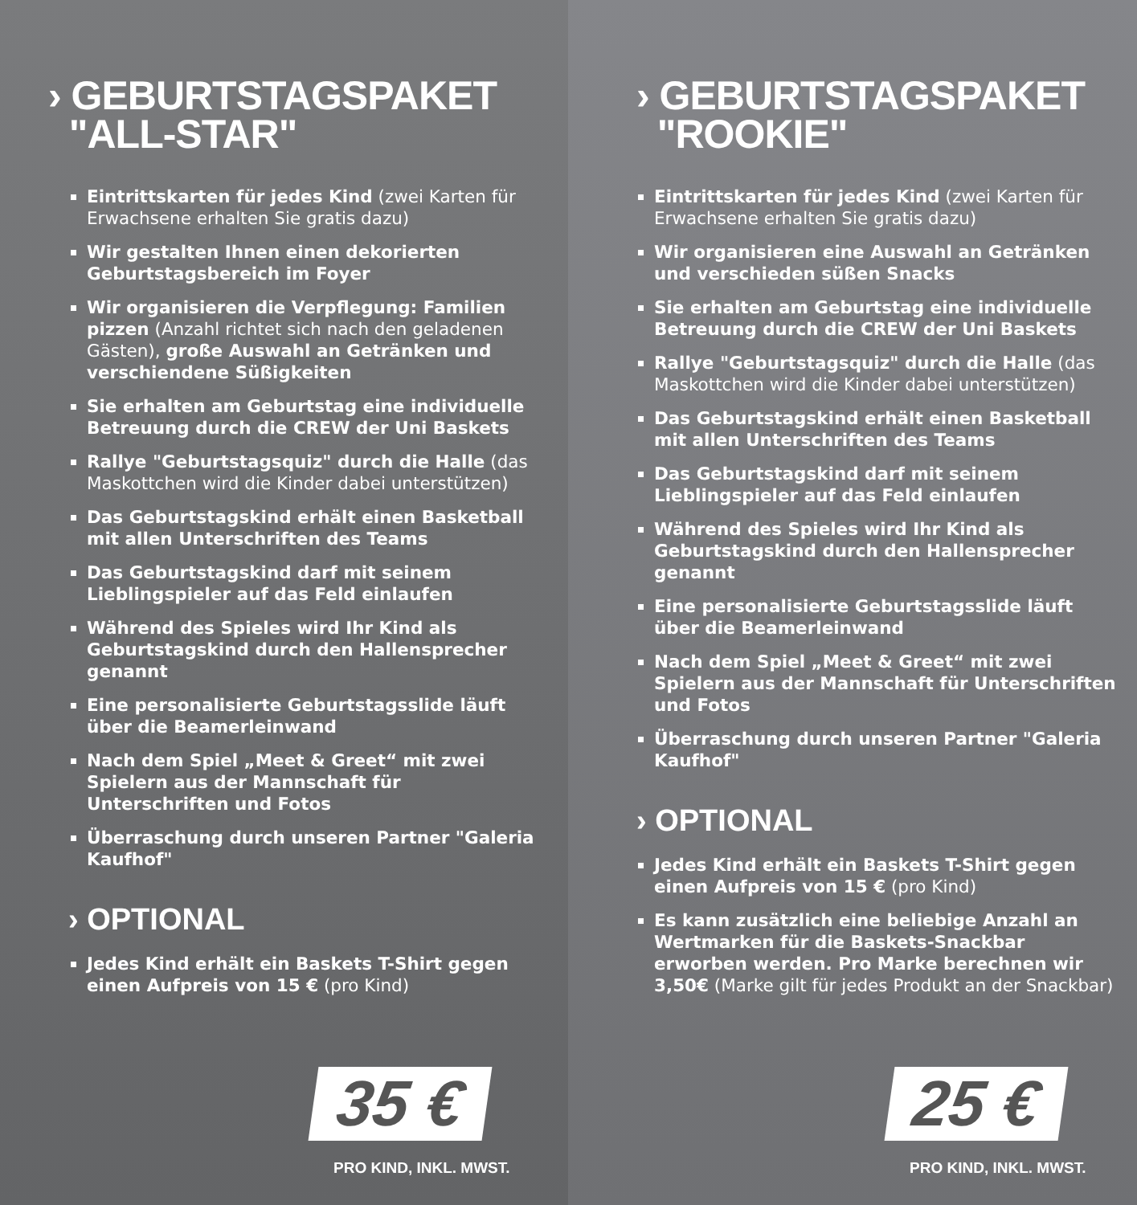› GEBURTSTAGSPAKET
"ALL-STAR"
Eintrittskarten für jedes Kind (zwei Karten für Erwachsene erhalten Sie gratis dazu)
Wir gestalten Ihnen einen dekorierten Geburtstagsbereich im Foyer
Wir organisieren die Verpflegung: Familien pizzen (Anzahl richtet sich nach den geladenen Gästen), große Auswahl an Getränken und verschiendene Süßigkeiten
Sie erhalten am Geburtstag eine individuelle Betreuung durch die CREW der Uni Baskets
Rallye "Geburtstagsquiz" durch die Halle (das Maskottchen wird die Kinder dabei unterstützen)
Das Geburtstagskind erhält einen Basketball mit allen Unterschriften des Teams
Das Geburtstagskind darf mit seinem Lieblingspieler auf das Feld einlaufen
Während des Spieles wird Ihr Kind als Geburtstagskind durch den Hallensprecher genannt
Eine personalisierte Geburtstagsslide läuft über die Beamerleinwand
Nach dem Spiel „Meet & Greet“ mit zwei Spielern aus der Mannschaft für Unterschriften und Fotos
Überraschung durch unseren Partner "Galeria Kaufhof"
› OPTIONAL
Jedes Kind erhält ein Baskets T-Shirt gegen einen Aufpreis von 15 € (pro Kind)
35 €
PRO KIND, INKL. MWST.
› GEBURTSTAGSPAKET
"ROOKIE"
Eintrittskarten für jedes Kind (zwei Karten für Erwachsene erhalten Sie gratis dazu)
Wir organisieren eine Auswahl an Getränken und verschieden süßen Snacks
Sie erhalten am Geburtstag eine individuelle Betreuung durch die CREW der Uni Baskets
Rallye "Geburtstagsquiz" durch die Halle (das Maskottchen wird die Kinder dabei unterstützen)
Das Geburtstagskind erhält einen Basketball mit allen Unterschriften des Teams
Das Geburtstagskind darf mit seinem Lieblingspieler auf das Feld einlaufen
Während des Spieles wird Ihr Kind als Geburtstagskind durch den Hallensprecher genannt
Eine personalisierte Geburtstagsslide läuft über die Beamerleinwand
Nach dem Spiel „Meet & Greet“ mit zwei Spielern aus der Mannschaft für Unterschriften und Fotos
Überraschung durch unseren Partner "Galeria Kaufhof"
› OPTIONAL
Jedes Kind erhält ein Baskets T-Shirt gegen einen Aufpreis von 15 € (pro Kind)
Es kann zusätzlich eine beliebige Anzahl an Wertmarken für die Baskets-Snackbar erworben werden. Pro Marke berechnen wir 3,50€ (Marke gilt für jedes Produkt an der Snackbar)
25 €
PRO KIND, INKL. MWST.